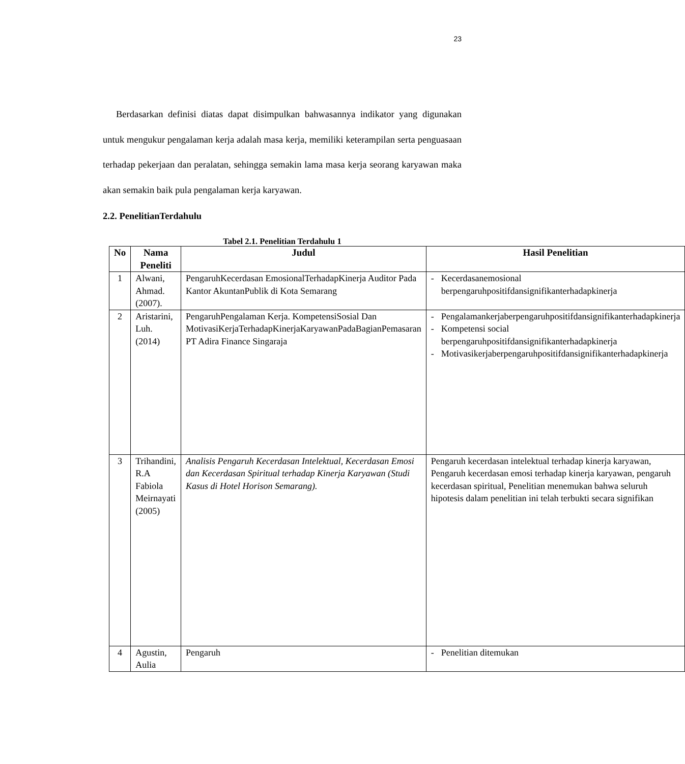23
Berdasarkan definisi diatas dapat disimpulkan bahwasannya indikator yang digunakan untuk mengukur pengalaman kerja adalah masa kerja, memiliki keterampilan serta penguasaan terhadap pekerjaan dan peralatan, sehingga semakin lama masa kerja seorang karyawan maka akan semakin baik pula pengalaman kerja karyawan.
2.2. PenelitianTerdahulu
Tabel 2.1. Penelitian Terdahulu 1
| No | Nama Peneliti | Judul | Hasil Penelitian |
| --- | --- | --- | --- |
| 1 | Alwani, Ahmad. (2007). | PengaruhKecerdasan EmosionalTerhadapKinerja Auditor Pada Kantor AkuntanPublik di Kota Semarang | - Kecerdasanemosional berpengaruhpositifdansignifikanterhadapkinerja |
| 2 | Aristarini, Luh. (2014) | PengaruhPengalaman Kerja. KompetensiSosial Dan MotivasiKerjaTerhadapKinerjaKaryawanPadaBagianPemasaran PT Adira Finance Singaraja | - Pengalamankerjaberpengaruhpositifdansignifikanterhadapkinerja - Kompetensi social berpengaruhpositifdansignifikanterhadapkinerja - Motivasikerjaberpengaruhpositifdansignifikanterhadapkinerja |
| 3 | Trihandini, R.A Fabiola Meirnayati (2005) | Analisis Pengaruh Kecerdasan Intelektual, Kecerdasan Emosi dan Kecerdasan Spiritual terhadap Kinerja Karyawan (Studi Kasus di Hotel Horison Semarang). | Pengaruh kecerdasan intelektual terhadap kinerja karyawan, Pengaruh kecerdasan emosi terhadap kinerja karyawan, pengaruh kecerdasan spiritual, Penelitian menemukan bahwa seluruh hipotesis dalam penelitian ini telah terbukti secara signifikan |
| 4 | Agustin, Aulia | Pengaruh | - Penelitian ditemukan |